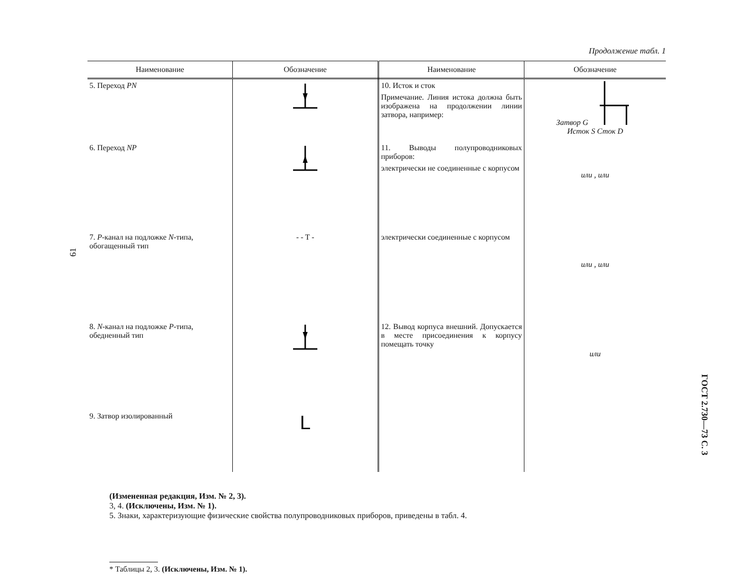61
Продолжение табл. 1
| Наименование | Обозначение | Наименование | Обозначение |
| --- | --- | --- | --- |
| 5. Переход PN | | 10. Исток и сток Примечание. Линия истока должна быть изображена на продолжении линии затвора, например: | Затвор G Исток S Сток D |
| 6. Переход NP | | 11. Выводы полупроводниковых приборов: электрически не соединенные с корпусом | или , или |
| 7. P -канал на подложке N -типа, обогащенный тип | - - T - | электрически соединенные с корпусом | или , или |
| 8. N -канал на подложке P -типа, обедненный тип | | 12. Вывод корпуса внешний. Допускается в месте присоединения к корпусу помещать точку | или |
| 9. Затвор изолированный | L | | |
(Измененная редакция, Изм. № 2, 3).
3, 4. (Исключены, Изм. № 1).
5. Знаки, характеризующие физические свойства полупроводниковых приборов, приведены в табл. 4.
* Таблицы 2, 3. (Исключены, Изм. № 1).
ГОСТ 2.730—73 С. 3